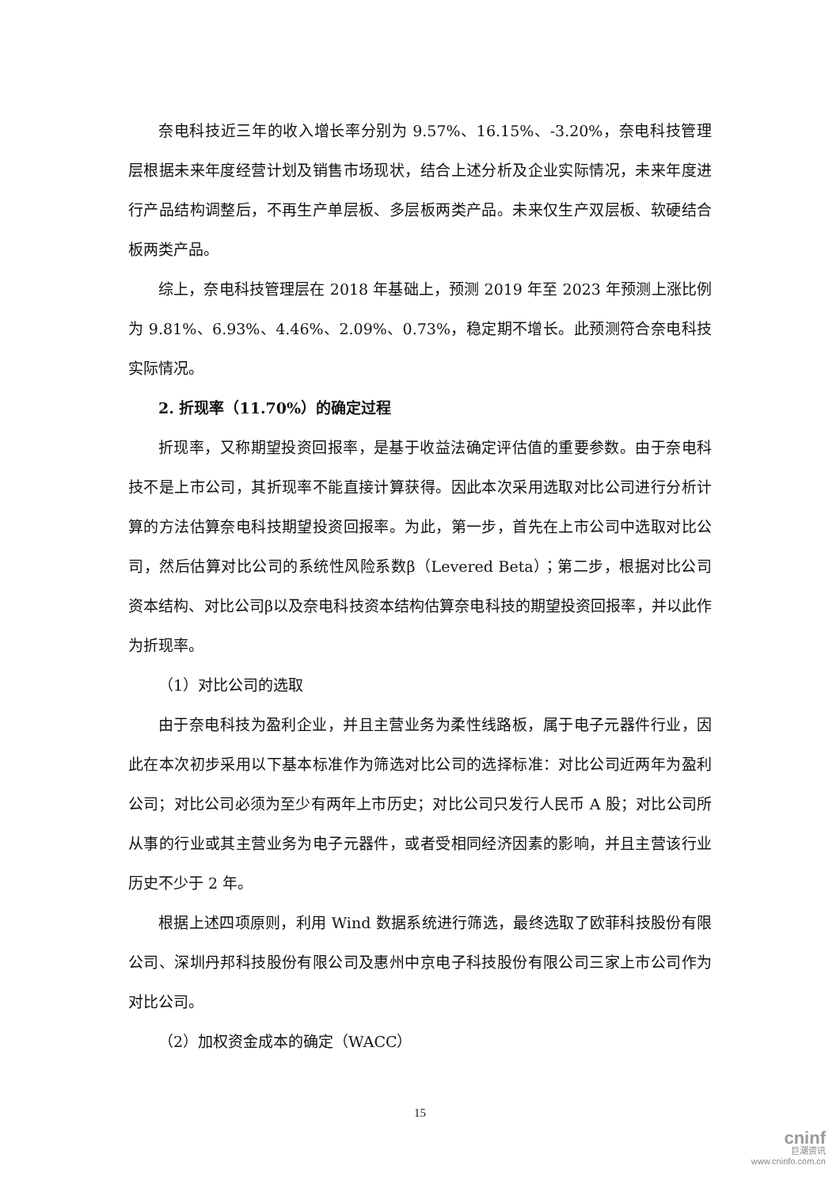奈电科技近三年的收入增长率分别为 9.57%、16.15%、-3.20%，奈电科技管理层根据未来年度经营计划及销售市场现状，结合上述分析及企业实际情况，未来年度进行产品结构调整后，不再生产单层板、多层板两类产品。未来仅生产双层板、软硬结合板两类产品。
综上，奈电科技管理层在 2018 年基础上，预测 2019 年至 2023 年预测上涨比例为 9.81%、6.93%、4.46%、2.09%、0.73%，稳定期不增长。此预测符合奈电科技实际情况。
2. 折现率（11.70%）的确定过程
折现率，又称期望投资回报率，是基于收益法确定评估值的重要参数。由于奈电科技不是上市公司，其折现率不能直接计算获得。因此本次采用选取对比公司进行分析计算的方法估算奈电科技期望投资回报率。为此，第一步，首先在上市公司中选取对比公司，然后估算对比公司的系统性风险系数β（Levered Beta）；第二步，根据对比公司资本结构、对比公司β以及奈电科技资本结构估算奈电科技的期望投资回报率，并以此作为折现率。
（1）对比公司的选取
由于奈电科技为盈利企业，并且主营业务为柔性线路板，属于电子元器件行业，因此在本次初步采用以下基本标准作为筛选对比公司的选择标准：对比公司近两年为盈利公司；对比公司必须为至少有两年上市历史；对比公司只发行人民币 A 股；对比公司所从事的行业或其主营业务为电子元器件，或者受相同经济因素的影响，并且主营该行业历史不少于 2 年。
根据上述四项原则，利用 Wind 数据系统进行筛选，最终选取了欧菲科技股份有限公司、深圳丹邦科技股份有限公司及惠州中京电子科技股份有限公司三家上市公司作为对比公司。
（2）加权资金成本的确定（WACC）
15
cninf
巨潮资讯
www.cninfo.com.cn